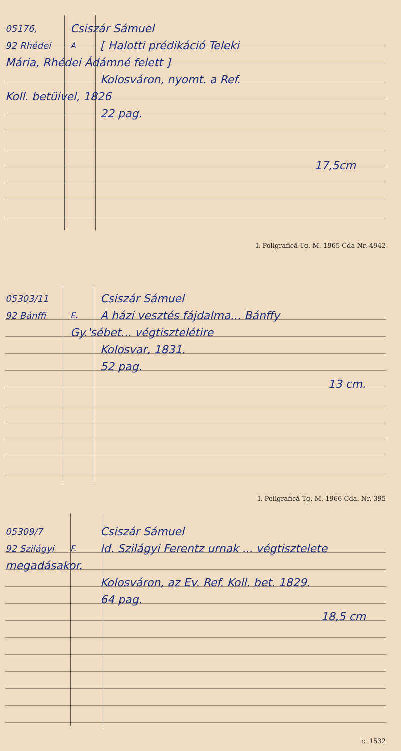05176,
Csiszár Sámuel
92 Rhédei A
[ Halotti prédikáció Teleki
Mária, Rhédei Ádámné felett ]
Kolosváron, nyomt. a Ref.
Koll. betüivel, 1826
22 pag.
17,5cm
I. Poligrafică Tg.-M. 1965 Cda Nr. 4942
05303/11
Csiszár Sámuel
92 Bánffi E.
A házi vesztés fájdalma... Bánffy
Gy.'sébet... végtisztelétire
Kolosvar, 1831.
52 pag.
13 cm.
I. Poligrafică Tg.-M. 1966 Cda. Nr. 395
05309/7
Csiszár Sámuel
92 Szilágyi F.
Id. Szilágyi Ferentz urnak ... végtisztelete
megadásakor.
Kolosváron, az Ev. Ref. Koll. bet. 1829.
64 pag.
18,5 cm
c. 1532